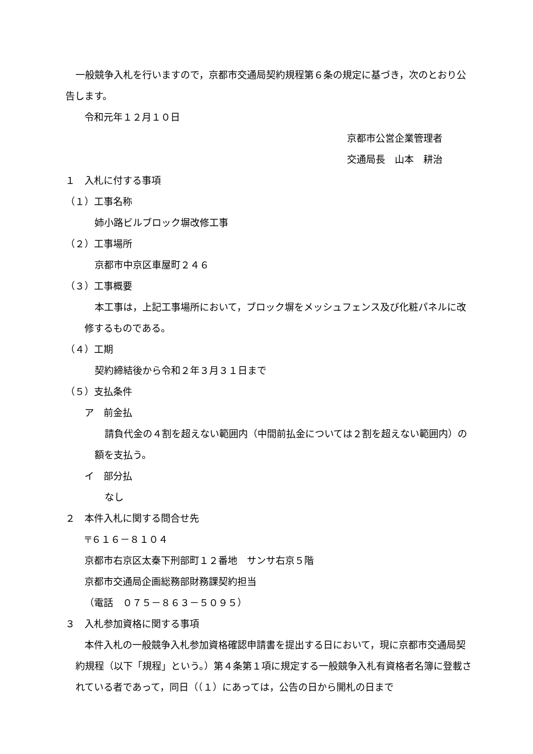一般競争入札を行いますので，京都市交通局契約規程第６条の規定に基づき，次のとおり公告します。
令和元年１２月１０日
京都市公営企業管理者
交通局長　山本　耕治
１　入札に付する事項
（１）工事名称
姉小路ビルブロック塀改修工事
（２）工事場所
京都市中京区車屋町２４６
（３）工事概要
本工事は，上記工事場所において，ブロック塀をメッシュフェンス及び化粧パネルに改修するものである。
（４）工期
契約締結後から令和２年３月３１日まで
（５）支払条件
ア　前金払
請負代金の４割を超えない範囲内（中間前払金については２割を超えない範囲内）の額を支払う。
イ　部分払
なし
２　本件入札に関する問合せ先
〒６１６－８１０４
京都市右京区太秦下刑部町１２番地　サンサ右京５階
京都市交通局企画総務部財務課契約担当
（電話　０７５－８６３－５０９５）
３　入札参加資格に関する事項
本件入札の一般競争入札参加資格確認申請書を提出する日において，現に京都市交通局契約規程（以下「規程」という。）第４条第１項に規定する一般競争入札有資格者名簿に登載されている者であって，同日（（１）にあっては，公告の日から開札の日まで